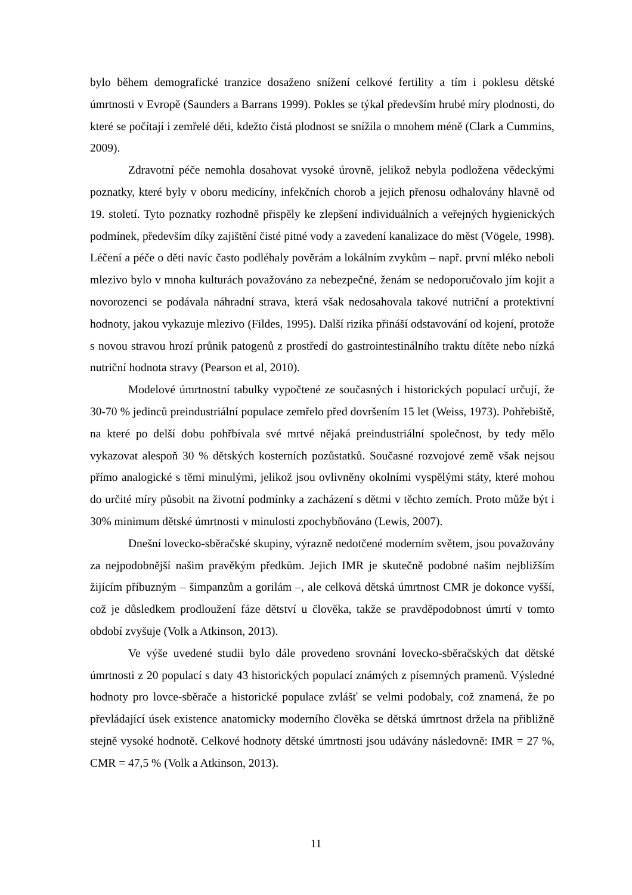bylo během demografické tranzice dosaženo snížení celkové fertility a tím i poklesu dětské úmrtnosti v Evropě (Saunders a Barrans 1999). Pokles se týkal především hrubé míry plodnosti, do které se počítají i zemřelé děti, kdežto čistá plodnost se snížila o mnohem méně (Clark a Cummins, 2009).
Zdravotní péče nemohla dosahovat vysoké úrovně, jelikož nebyla podložena vědeckými poznatky, které byly v oboru medicíny, infekčních chorob a jejich přenosu odhalovány hlavně od 19. století. Tyto poznatky rozhodně přispěly ke zlepšení individuálních a veřejných hygienických podmínek, především díky zajištění čisté pitné vody a zavedení kanalizace do měst (Vögele, 1998). Léčení a péče o děti navíc často podléhaly pověrám a lokálním zvykům – např. první mléko neboli mlezivo bylo v mnoha kulturách považováno za nebezpečné, ženám se nedoporučovalo jím kojit a novorozenci se podávala náhradní strava, která však nedosahovala takové nutriční a protektivní hodnoty, jakou vykazuje mlezivo (Fildes, 1995). Další rizika přináší odstavování od kojení, protože s novou stravou hrozí průnik patogenů z prostředí do gastrointestinálního traktu dítěte nebo nízká nutriční hodnota stravy (Pearson et al, 2010).
Modelové úmrtnostní tabulky vypočtené ze současných i historických populací určují, že 30-70 % jedinců preindustriální populace zemřelo před dovršením 15 let (Weiss, 1973). Pohřebiště, na které po delší dobu pohřbívala své mrtvé nějaká preindustriální společnost, by tedy mělo vykazovat alespoň 30 % dětských kosterních pozůstatků. Současné rozvojové země však nejsou přímo analogické s těmi minulými, jelikož jsou ovlivněny okolními vyspělými státy, které mohou do určité míry působit na životní podmínky a zacházení s dětmi v těchto zemích. Proto může být i 30% minimum dětské úmrtnosti v minulosti zpochybňováno (Lewis, 2007).
Dnešní lovecko-sběračské skupiny, výrazně nedotčené moderním světem, jsou považovány za nejpodobnější našim pravěkým předkům. Jejich IMR je skutečně podobné našim nejbližším žijícím příbuzným – šimpanzům a gorilám –, ale celková dětská úmrtnost CMR je dokonce vyšší, což je důsledkem prodloužení fáze dětství u člověka, takže se pravděpodobnost úmrtí v tomto období zvyšuje (Volk a Atkinson, 2013).
Ve výše uvedené studii bylo dále provedeno srovnání lovecko-sběračských dat dětské úmrtnosti z 20 populací s daty 43 historických populací známých z písemných pramenů. Výsledné hodnoty pro lovce-sběrače a historické populace zvlášť se velmi podobaly, což znamená, že po převládající úsek existence anatomicky moderního člověka se dětská úmrtnost držela na přibližně stejně vysoké hodnotě. Celkové hodnoty dětské úmrtnosti jsou udávány následovně: IMR = 27 %, CMR = 47,5 % (Volk a Atkinson, 2013).
11